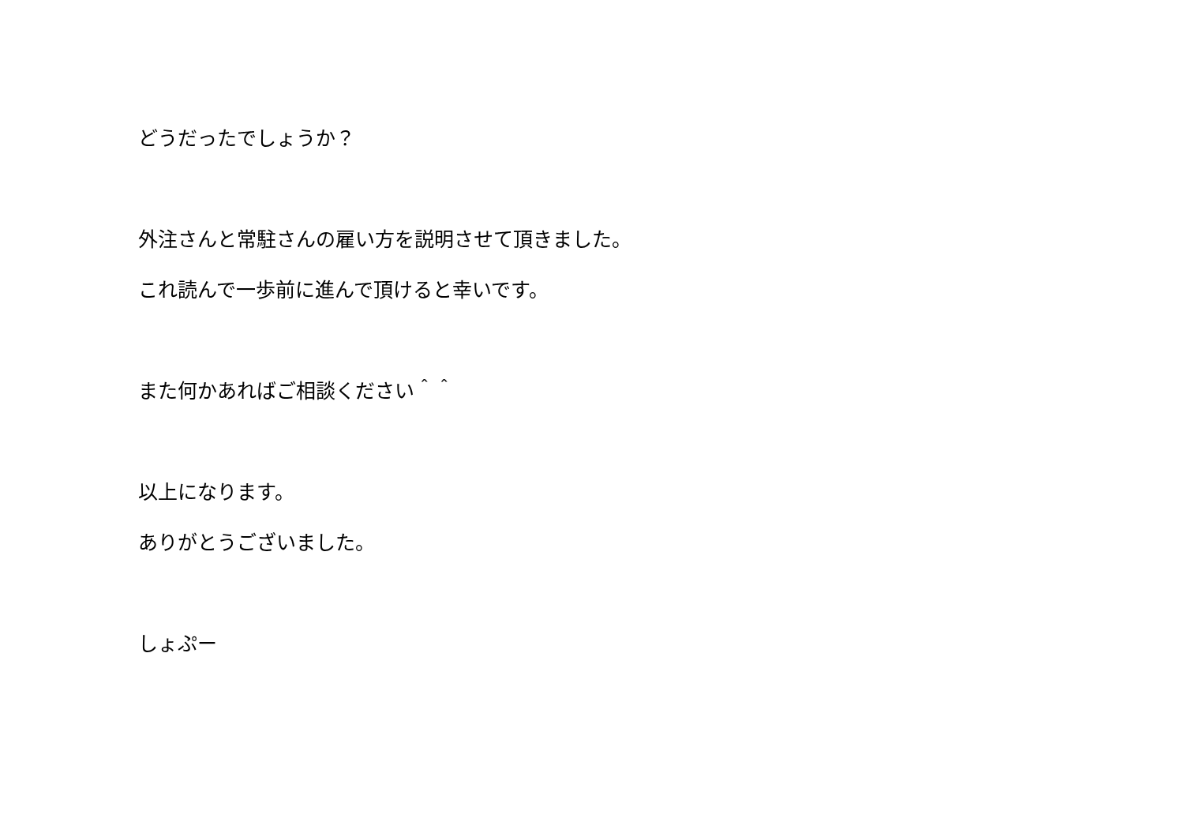どうだったでしょうか？
外注さんと常駐さんの雇い方を説明させて頂きました。
これ読んで一歩前に進んで頂けると幸いです。
また何かあればご相談ください＾＾
以上になります。
ありがとうございました。
しょぷー